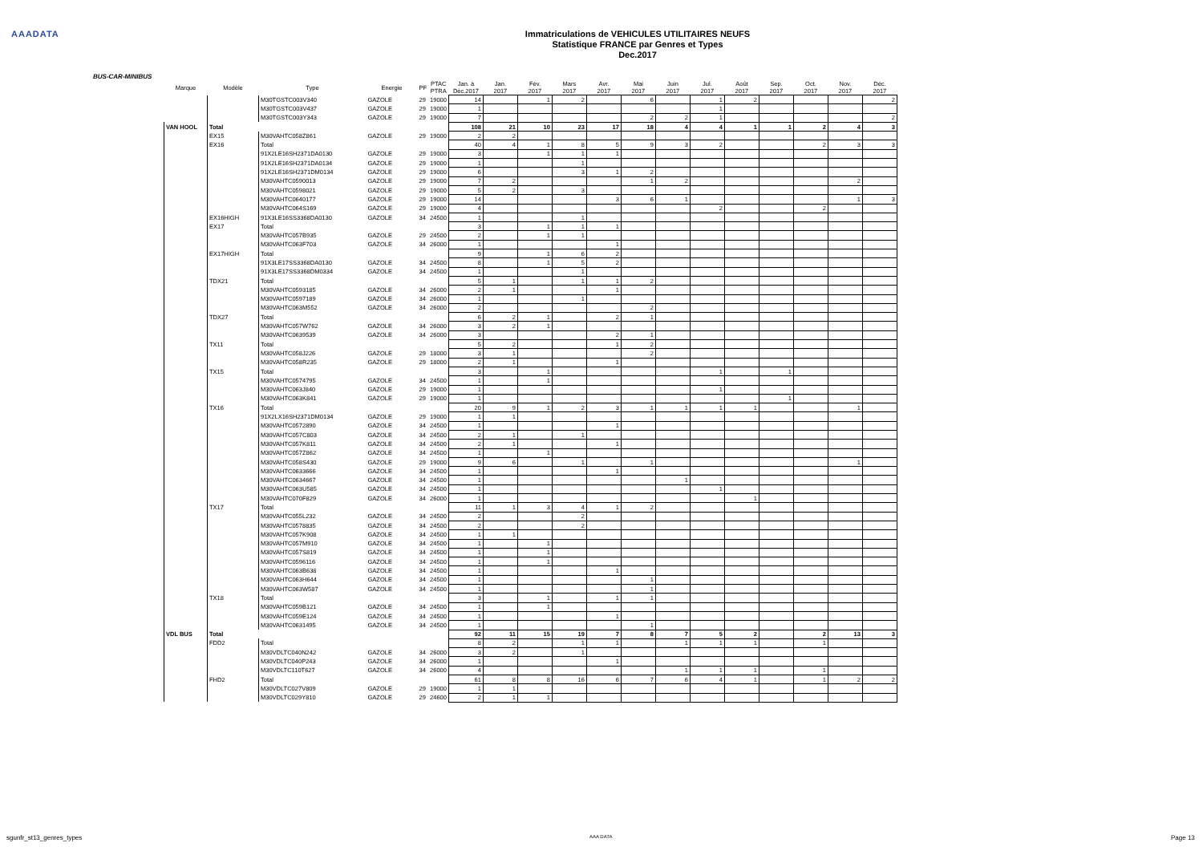AAADATA
Immatriculations de VEHICULES UTILITAIRES NEUFS
Statistique FRANCE par Genres et Types
Dec.2017
BUS-CAR-MINIBUS
| Marque | Modèle | Type | Energie | PF | PTAC PTRA | Jan. à Déc.2017 | Jan. 2017 | Fév. 2017 | Mars 2017 | Avr. 2017 | Mai 2017 | Juin 2017 | Jul. 2017 | Août 2017 | Sep. 2017 | Oct. 2017 | Nov. 2017 | Déc. 2017 |
| --- | --- | --- | --- | --- | --- | --- | --- | --- | --- | --- | --- | --- | --- | --- | --- | --- | --- | --- |
| | | M30TGSTC003V340 | GAZOLE | 29 | 19000 | 14 | | 1 | 2 | | 6 | | 1 | 2 | | | | 2 |
| | | M30TGSTC003V437 | GAZOLE | 29 | 19000 | 1 | | | | | | | 1 | | | | | |
| | | M30TGSTC003Y343 | GAZOLE | 29 | 19000 | 7 | | | | | 2 | 2 | 1 | | | | | 2 |
| VAN HOOL | Total | | | | | 108 | 21 | 10 | 23 | 17 | 18 | 4 | 4 | 1 | 1 | 2 | 4 | 3 |
| | EX15 | M30VAHTC058Z861 | GAZOLE | 29 | 19000 | 2 | 2 | | | | | | | | | | | |
| | EX16 | Total | | | | 40 | 4 | 1 | 8 | 5 | 9 | 3 | 2 | | | 2 | 3 | 3 |
| | | 91X2LE16SH2371DA0130 | GAZOLE | 29 | 19000 | 3 | | 1 | 1 | 1 | | | | | | | | |
| | | 91X2LE16SH2371DA0134 | GAZOLE | 29 | 19000 | 1 | | | 1 | | | | | | | | | |
| | | 91X2LE16SH2371DM0134 | GAZOLE | 29 | 19000 | 6 | | | 3 | 1 | 2 | | | | | | | |
| | | M30VAHTC0590013 | GAZOLE | 29 | 19000 | 7 | 2 | | | | 1 | 2 | | | | | 2 | |
| | | M30VAHTC0598021 | GAZOLE | 29 | 19000 | 5 | 2 | | 3 | | | | | | | | | |
| | | M30VAHTC0640177 | GAZOLE | 29 | 19000 | 14 | | | | 3 | 6 | 1 | | | | | 1 | 3 |
| | | M30VAHTC064S169 | GAZOLE | 29 | 19000 | 4 | | | | | | | 2 | | | 2 | | |
| | EX16HIGH | 91X3LE16SS3368DA0130 | GAZOLE | 34 | 24500 | 1 | | | 1 | | | | | | | | | |
| | EX17 | Total | | | | 3 | | 1 | 1 | 1 | | | | | | | | |
| | | M30VAHTC057B935 | GAZOLE | 29 | 24500 | 2 | | 1 | 1 | | | | | | | | | |
| | | M30VAHTC063F703 | GAZOLE | 34 | 26000 | 1 | | | | 1 | | | | | | | | |
| | EX17HIGH | Total | | | | 9 | | 1 | 6 | 2 | | | | | | | | |
| | | 91X3LE17SS3368DA0130 | GAZOLE | 34 | 24500 | 8 | | 1 | 5 | 2 | | | | | | | | |
| | | 91X3LE17SS3368DM0334 | GAZOLE | 34 | 24500 | 1 | | | 1 | | | | | | | | | |
| | TDX21 | Total | | | | 5 | 1 | | 1 | 1 | 2 | | | | | | | |
| | | M30VAHTC0593185 | GAZOLE | 34 | 26000 | 2 | 1 | | | 1 | | | | | | | | |
| | | M30VAHTC0597189 | GAZOLE | 34 | 26000 | 1 | | | 1 | | | | | | | | | |
| | | M30VAHTC063M552 | GAZOLE | 34 | 26000 | 2 | | | | | 2 | | | | | | | |
| | TDX27 | Total | | | | 6 | 2 | 1 | | 2 | 1 | | | | | | | |
| | | M30VAHTC057W762 | GAZOLE | 34 | 26000 | 3 | 2 | 1 | | | | | | | | | | |
| | | M30VAHTC0639539 | GAZOLE | 34 | 26000 | 3 | | | | 2 | 1 | | | | | | | |
| | TX11 | Total | | | | 5 | 2 | | | 1 | 2 | | | | | | | |
| | | M30VAHTC058J226 | GAZOLE | 29 | 18000 | 3 | 1 | | | | 2 | | | | | | | |
| | | M30VAHTC058R235 | GAZOLE | 29 | 18000 | 2 | 1 | | | 1 | | | | | | | | |
| | TX15 | Total | | | | 3 | | 1 | | | | | 1 | | 1 | | | |
| | | M30VAHTC0574795 | GAZOLE | 34 | 24500 | 1 | | 1 | | | | | | | | | | |
| | | M30VAHTC063J840 | GAZOLE | 29 | 19000 | 1 | | | | | | | 1 | | | | | |
| | | M30VAHTC063K841 | GAZOLE | 29 | 19000 | 1 | | | | | | | | | 1 | | | |
| | TX16 | Total | | | | 20 | 9 | 1 | 2 | 3 | 1 | 1 | 1 | 1 | | | 1 | |
| | | 91X2LX16SH2371DM0134 | GAZOLE | 29 | 19000 | 1 | 1 | | | | | | | | | | | |
| | | M30VAHTC0572890 | GAZOLE | 34 | 24500 | 1 | | | | 1 | | | | | | | | |
| | | M30VAHTC057C803 | GAZOLE | 34 | 24500 | 2 | 1 | | 1 | | | | | | | | | |
| | | M30VAHTC057K811 | GAZOLE | 34 | 24500 | 2 | 1 | | | 1 | | | | | | | | |
| | | M30VAHTC057Z862 | GAZOLE | 34 | 24500 | 1 | | 1 | | | | | | | | | | |
| | | M30VAHTC058S430 | GAZOLE | 29 | 19000 | 9 | 6 | | 1 | | 1 | | | | | | 1 | |
| | | M30VAHTC0633666 | GAZOLE | 34 | 24500 | 1 | | | | 1 | | | | | | | | |
| | | M30VAHTC0634667 | GAZOLE | 34 | 24500 | 1 | | | | | | 1 | | | | | | |
| | | M30VAHTC063U585 | GAZOLE | 34 | 24500 | 1 | | | | | | | 1 | | | | | |
| | | M30VAHTC070F829 | GAZOLE | 34 | 26000 | 1 | | | | | | | | 1 | | | | |
| | TX17 | Total | | | | 11 | 1 | 3 | 4 | 1 | 2 | | | | | | | |
| | | M30VAHTC055L232 | GAZOLE | 34 | 24500 | 2 | | | 2 | | | | | | | | | |
| | | M30VAHTC0578835 | GAZOLE | 34 | 24500 | 2 | | | 2 | | | | | | | | | |
| | | M30VAHTC057K908 | GAZOLE | 34 | 24500 | 1 | 1 | | | | | | | | | | | |
| | | M30VAHTC057M910 | GAZOLE | 34 | 24500 | 1 | | 1 | | | | | | | | | | |
| | | M30VAHTC057S819 | GAZOLE | 34 | 24500 | 1 | | 1 | | | | | | | | | | |
| | | M30VAHTC0596116 | GAZOLE | 34 | 24500 | 1 | | 1 | | | | | | | | | | |
| | | M30VAHTC063B638 | GAZOLE | 34 | 24500 | 1 | | | | 1 | | | | | | | | |
| | | M30VAHTC063H644 | GAZOLE | 34 | 24500 | 1 | | | | | 1 | | | | | | | |
| | | M30VAHTC063W587 | GAZOLE | 34 | 24500 | 1 | | | | | 1 | | | | | | | |
| | TX18 | Total | | | | 3 | | 1 | | 1 | 1 | | | | | | | |
| | | M30VAHTC059B121 | GAZOLE | 34 | 24500 | 1 | | 1 | | | | | | | | | | |
| | | M30VAHTC059E124 | GAZOLE | 34 | 24500 | 1 | | | | 1 | | | | | | | | |
| | | M30VAHTC0631495 | GAZOLE | 34 | 24500 | 1 | | | | | 1 | | | | | | | |
| VDL BUS | Total | | | | | 92 | 11 | 15 | 19 | 7 | 8 | 7 | 5 | 2 | | 2 | 13 | 3 |
| | FDD2 | Total | | | | 8 | 2 | | 1 | 1 | | 1 | 1 | 1 | | 1 | | |
| | | M30VDLTC040N242 | GAZOLE | 34 | 26000 | 3 | 2 | | 1 | | | | | | | | | |
| | | M30VDLTC040P243 | GAZOLE | 34 | 26000 | 1 | | | | 1 | | | | | | | | |
| | | M30VDLTC110T627 | GAZOLE | 34 | 26000 | 4 | | | | | | 1 | 1 | 1 | | 1 | | |
| | FHD2 | Total | | | | 61 | 8 | 8 | 16 | 6 | 7 | 6 | 4 | 1 | | 1 | 2 | 2 |
| | | M30VDLTC027V809 | GAZOLE | 29 | 19000 | 1 | 1 | | | | | | | | | | | |
| | | M30VDLTC029Y810 | GAZOLE | 29 | 24600 | 2 | 1 | 1 | | | | | | | | | | |
sgunfr_st13_genres_types AAA DATA Page 13